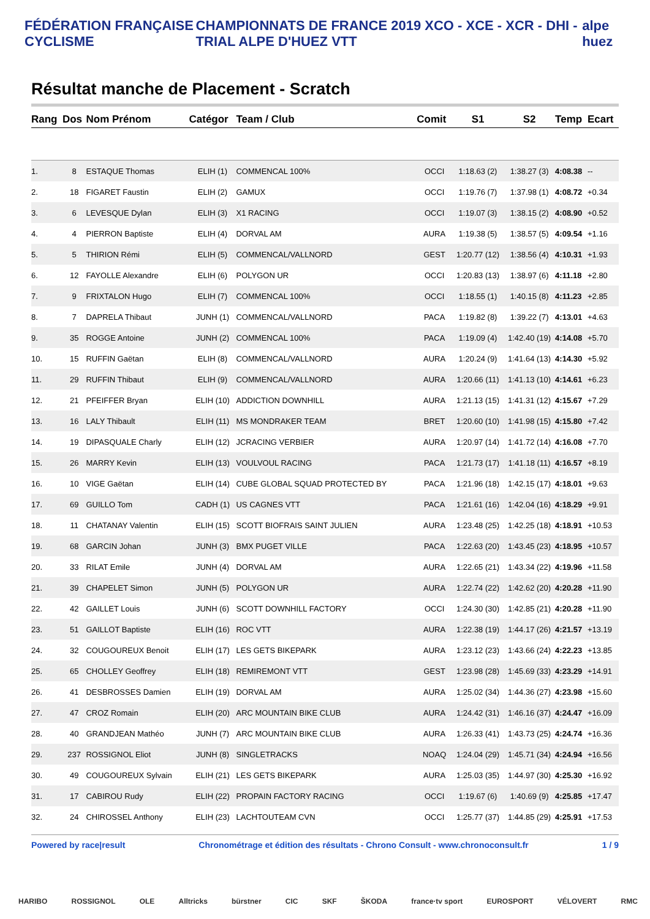FÉDÉRATION FRANÇAISE CYCLISME
CHAMPIONNATS DE FRANCE 2019 XCO - XCE - XCR - DHI - TRIAL ALPE D'HUEZ VTT
alpe huez
Résultat manche de Placement - Scratch
| Rang | Dos | Nom Prénom | Catégor | Team / Club | Comit | S1 | S2 | Temp | Ecart |
| --- | --- | --- | --- | --- | --- | --- | --- | --- | --- |
| 1. | 8 | ESTAQUE Thomas | ELIH (1) | COMMENCAL 100% | OCCI | 1:18.63 (2) | 1:38.27 (3) | 4:08.38 | -- |
| 2. | 18 | FIGARET Faustin | ELIH (2) | GAMUX | OCCI | 1:19.76 (7) | 1:37.98 (1) | 4:08.72 | +0.34 |
| 3. | 6 | LEVESQUE Dylan | ELIH (3) | X1 RACING | OCCI | 1:19.07 (3) | 1:38.15 (2) | 4:08.90 | +0.52 |
| 4. | 4 | PIERRON Baptiste | ELIH (4) | DORVAL AM | AURA | 1:19.38 (5) | 1:38.57 (5) | 4:09.54 | +1.16 |
| 5. | 5 | THIRION Rémi | ELIH (5) | COMMENCAL/VALLNORD | GEST | 1:20.77 (12) | 1:38.56 (4) | 4:10.31 | +1.93 |
| 6. | 12 | FAYOLLE Alexandre | ELIH (6) | POLYGON UR | OCCI | 1:20.83 (13) | 1:38.97 (6) | 4:11.18 | +2.80 |
| 7. | 9 | FRIXTALON Hugo | ELIH (7) | COMMENCAL 100% | OCCI | 1:18.55 (1) | 1:40.15 (8) | 4:11.23 | +2.85 |
| 8. | 7 | DAPRELA Thibaut | JUNH (1) | COMMENCAL/VALLNORD | PACA | 1:19.82 (8) | 1:39.22 (7) | 4:13.01 | +4.63 |
| 9. | 35 | ROGGE Antoine | JUNH (2) | COMMENCAL 100% | PACA | 1:19.09 (4) | 1:42.40 (19) | 4:14.08 | +5.70 |
| 10. | 15 | RUFFIN Gaëtan | ELIH (8) | COMMENCAL/VALLNORD | AURA | 1:20.24 (9) | 1:41.64 (13) | 4:14.30 | +5.92 |
| 11. | 29 | RUFFIN Thibaut | ELIH (9) | COMMENCAL/VALLNORD | AURA | 1:20.66 (11) | 1:41.13 (10) | 4:14.61 | +6.23 |
| 12. | 21 | PFEIFFER Bryan | ELIH (10) | ADDICTION DOWNHILL | AURA | 1:21.13 (15) | 1:41.31 (12) | 4:15.67 | +7.29 |
| 13. | 16 | LALY Thibault | ELIH (11) | MS MONDRAKER TEAM | BRET | 1:20.60 (10) | 1:41.98 (15) | 4:15.80 | +7.42 |
| 14. | 19 | DIPASQUALE Charly | ELIH (12) | JCRACING VERBIER | AURA | 1:20.97 (14) | 1:41.72 (14) | 4:16.08 | +7.70 |
| 15. | 26 | MARRY Kevin | ELIH (13) | VOULVOUL RACING | PACA | 1:21.73 (17) | 1:41.18 (11) | 4:16.57 | +8.19 |
| 16. | 10 | VIGE Gaëtan | ELIH (14) | CUBE GLOBAL SQUAD PROTECTED BY | PACA | 1:21.96 (18) | 1:42.15 (17) | 4:18.01 | +9.63 |
| 17. | 69 | GUILLO Tom | CADH (1) | US CAGNES VTT | PACA | 1:21.61 (16) | 1:42.04 (16) | 4:18.29 | +9.91 |
| 18. | 11 | CHATANAY Valentin | ELIH (15) | SCOTT BIOFRAIS SAINT JULIEN | AURA | 1:23.48 (25) | 1:42.25 (18) | 4:18.91 | +10.53 |
| 19. | 68 | GARCIN Johan | JUNH (3) | BMX PUGET VILLE | PACA | 1:22.63 (20) | 1:43.45 (23) | 4:18.95 | +10.57 |
| 20. | 33 | RILAT Emile | JUNH (4) | DORVAL AM | AURA | 1:22.65 (21) | 1:43.34 (22) | 4:19.96 | +11.58 |
| 21. | 39 | CHAPELET Simon | JUNH (5) | POLYGON UR | AURA | 1:22.74 (22) | 1:42.62 (20) | 4:20.28 | +11.90 |
| 22. | 42 | GAILLET Louis | JUNH (6) | SCOTT DOWNHILL FACTORY | OCCI | 1:24.30 (30) | 1:42.85 (21) | 4:20.28 | +11.90 |
| 23. | 51 | GAILLOT Baptiste | ELIH (16) | ROC VTT | AURA | 1:22.38 (19) | 1:44.17 (26) | 4:21.57 | +13.19 |
| 24. | 32 | COUGOUREUX Benoit | ELIH (17) | LES GETS BIKEPARK | AURA | 1:23.12 (23) | 1:43.66 (24) | 4:22.23 | +13.85 |
| 25. | 65 | CHOLLEY Geoffrey | ELIH (18) | REMIREMONT VTT | GEST | 1:23.98 (28) | 1:45.69 (33) | 4:23.29 | +14.91 |
| 26. | 41 | DESBROSSES Damien | ELIH (19) | DORVAL AM | AURA | 1:25.02 (34) | 1:44.36 (27) | 4:23.98 | +15.60 |
| 27. | 47 | CROZ Romain | ELIH (20) | ARC MOUNTAIN BIKE CLUB | AURA | 1:24.42 (31) | 1:46.16 (37) | 4:24.47 | +16.09 |
| 28. | 40 | GRANDJEAN Mathéo | JUNH (7) | ARC MOUNTAIN BIKE CLUB | AURA | 1:26.33 (41) | 1:43.73 (25) | 4:24.74 | +16.36 |
| 29. | 237 | ROSSIGNOL Eliot | JUNH (8) | SINGLETRACKS | NOAQ | 1:24.04 (29) | 1:45.71 (34) | 4:24.94 | +16.56 |
| 30. | 49 | COUGOUREUX Sylvain | ELIH (21) | LES GETS BIKEPARK | AURA | 1:25.03 (35) | 1:44.97 (30) | 4:25.30 | +16.92 |
| 31. | 17 | CABIROU Rudy | ELIH (22) | PROPAIN FACTORY RACING | OCCI | 1:19.67 (6) | 1:40.69 (9) | 4:25.85 | +17.47 |
| 32. | 24 | CHIROSSEL Anthony | ELIH (23) | LACHTOUTEAM CVN | OCCI | 1:25.77 (37) | 1:44.85 (29) | 4:25.91 | +17.53 |
Powered by race|result Chronométrage et édition des résultats - Chrono Consult - www.chronoconsult.fr 1 / 9
HARIBO ROSSIGNOL OLE Alltricks bürstner CIC SKF ŠKODA france·tv sport EUROSPORT VÉLOVERT RMC